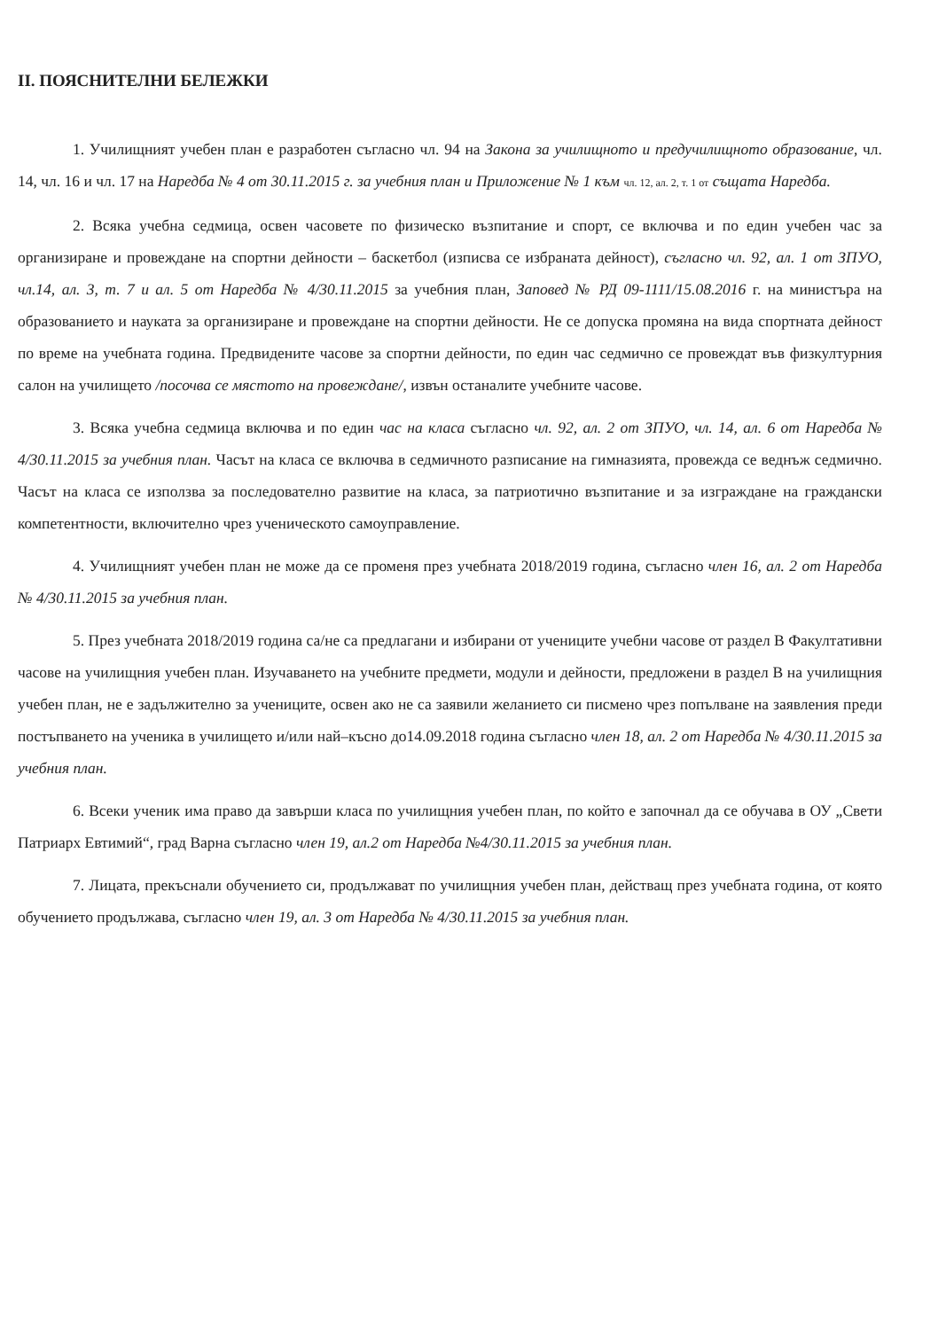II. ПОЯСНИТЕЛНИ БЕЛЕЖКИ
1. Училищният учебен план е разработен съгласно чл. 94 на Закона за училищното и предучилищното образование, чл. 14, чл. 16 и чл. 17 на Наредба № 4 от 30.11.2015 г. за учебния план и Приложение № 1 към чл. 12, ал. 2, т. 1 от същата Наредба.
2. Всяка учебна седмица, освен часовете по физическо възпитание и спорт, се включва и по един учебен час за организиране и провеждане на спортни дейности – баскетбол (изписва се избраната дейност), съгласно чл. 92, ал. 1 от ЗПУО, чл.14, ал. 3, т. 7 и ал. 5 от Наредба № 4/30.11.2015 за учебния план, Заповед № РД 09-1111/15.08.2016 г. на министъра на образованието и науката за организиране и провеждане на спортни дейности. Не се допуска промяна на вида спортната дейност по време на учебната година. Предвидените часове за спортни дейности, по един час седмично се провеждат във физкултурния салон на училището /посочва се мястото на провеждане/, извън останалите учебните часове.
3. Всяка учебна седмица включва и по един час на класа съгласно чл. 92, ал. 2 от ЗПУО, чл. 14, ал. 6 от Наредба № 4/30.11.2015 за учебния план. Часът на класа се включва в седмичното разписание на гимназията, провежда се веднъж седмично. Часът на класа се използва за последователно развитие на класа, за патриотично възпитание и за изграждане на граждански компетентности, включително чрез ученическото самоуправление.
4. Училищният учебен план не може да се променя през учебната 2018/2019 година, съгласно член 16, ал. 2 от Наредба № 4/30.11.2015 за учебния план.
5. През учебната 2018/2019 година са/не са предлагани и избирани от учениците учебни часове от раздел В Факултативни часове на училищния учебен план. Изучаването на учебните предмети, модули и дейности, предложени в раздел В на училищния учебен план, не е задължително за учениците, освен ако не са заявили желанието си писмено чрез попълване на заявления преди постъпването на ученика в училището и/или най–късно до14.09.2018 година съгласно член 18, ал. 2 от Наредба № 4/30.11.2015 за учебния план.
6. Всеки ученик има право да завърши класа по училищния учебен план, по който е започнал да се обучава в ОУ „Свети Патриарх Евтимий“, град Варна съгласно член 19, ал.2 от Наредба №4/30.11.2015 за учебния план.
7. Лицата, прекъснали обучението си, продължават по училищния учебен план, действащ през учебната година, от която обучението продължава, съгласно член 19, ал. 3 от Наредба № 4/30.11.2015 за учебния план.